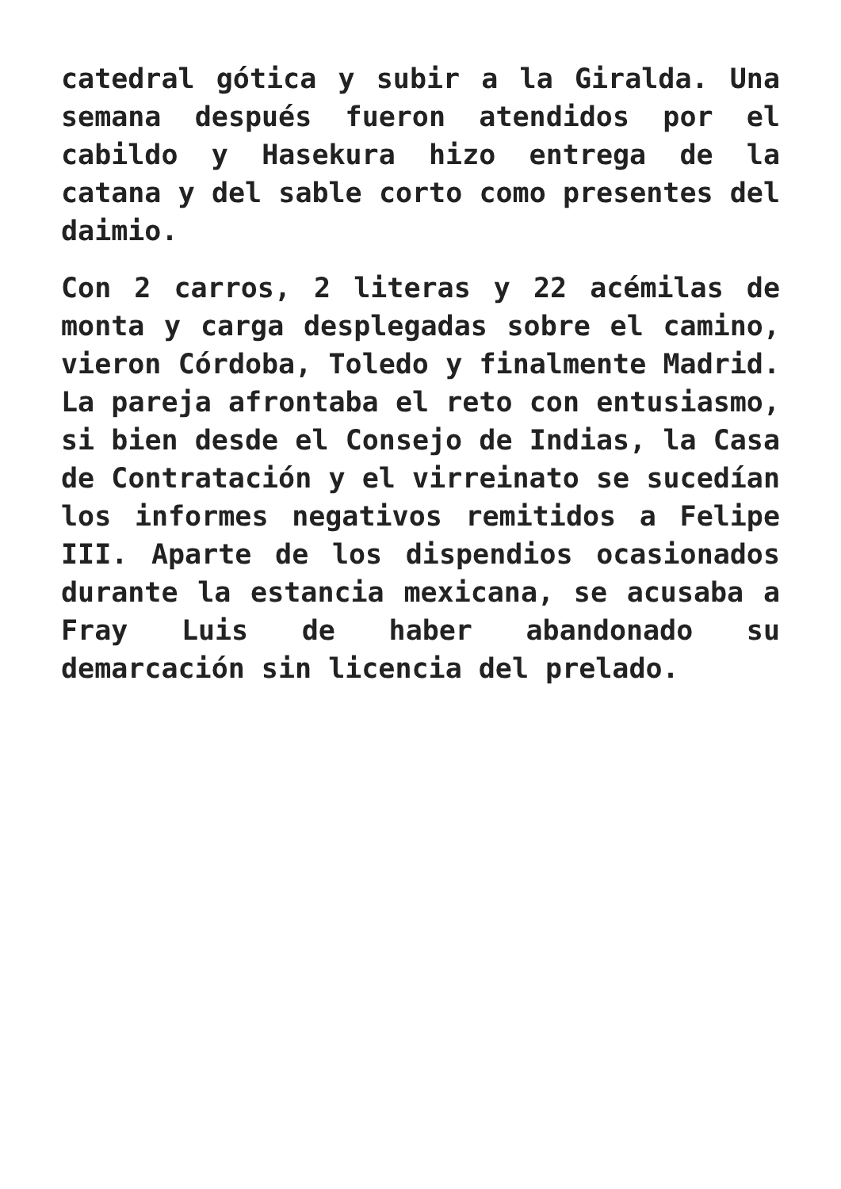catedral gótica y subir a la Giralda. Una semana después fueron atendidos por el cabildo y Hasekura hizo entrega de la catana y del sable corto como presentes del daimio.
Con 2 carros, 2 literas y 22 acémilas de monta y carga desplegadas sobre el camino, vieron Córdoba, Toledo y finalmente Madrid. La pareja afrontaba el reto con entusiasmo, si bien desde el Consejo de Indias, la Casa de Contratación y el virreinato se sucedían los informes negativos remitidos a Felipe III. Aparte de los dispendios ocasionados durante la estancia mexicana, se acusaba a Fray Luis de haber abandonado su demarcación sin licencia del prelado.